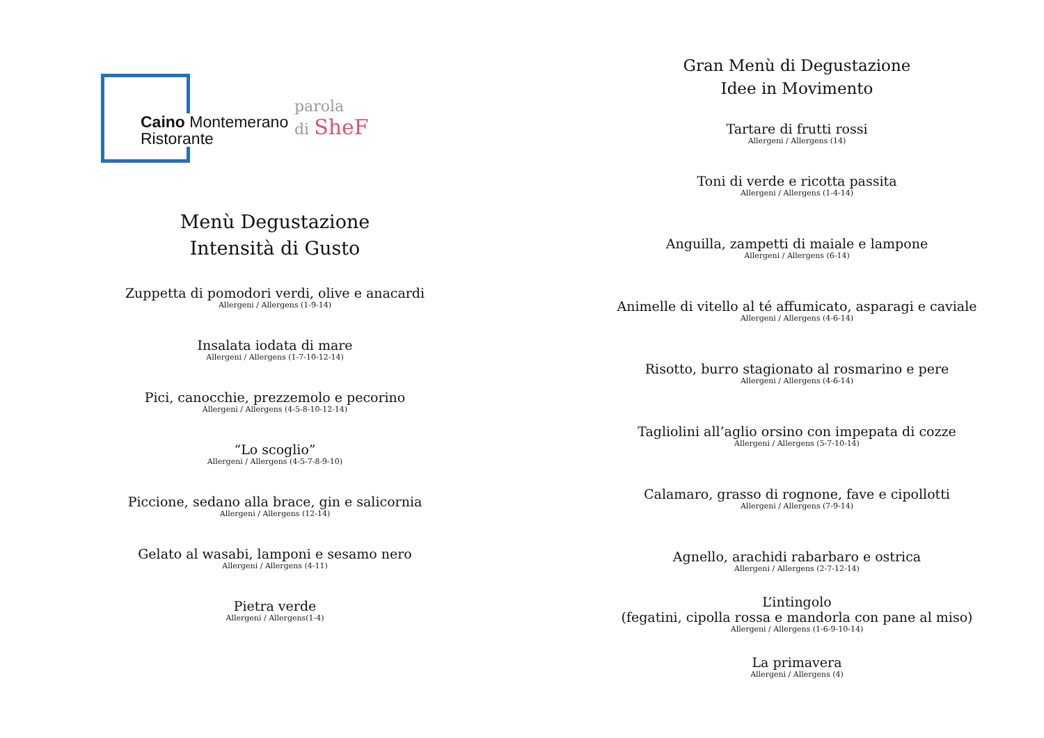Caino Montemerano
Ristorante
parola
di SheF
Menù Degustazione
Intensità di Gusto
Zuppetta di pomodori verdi, olive e anacardi
Allergeni / Allergens (1-9-14)
Insalata iodata di mare
Allergeni / Allergens (1-7-10-12-14)
Pici, canocchie, prezzemolo e pecorino
Allergeni / Allergens (4-5-8-10-12-14)
“Lo scoglio”
Allergeni / Allergens (4-5-7-8-9-10)
Piccione, sedano alla brace, gin e salicornia
Allergeni / Allergens (12-14)
Gelato al wasabi, lamponi e sesamo nero
Allergeni / Allergens (4-11)
Pietra verde
Allergeni / Allergens(1-4)
Gran Menù di Degustazione
Idee in Movimento
Tartare di frutti rossi
Allergeni / Allergens (14)
Toni di verde e ricotta passita
Allergeni / Allergens (1-4-14)
Anguilla, zampetti di maiale e lampone
Allergeni / Allergens (6-14)
Animelle di vitello al té affumicato, asparagi e caviale
Allergeni / Allergens (4-6-14)
Risotto, burro stagionato al rosmarino e pere
Allergeni / Allergens (4-6-14)
Tagliolini all’aglio orsino con impepata di cozze
Allergeni / Allergens (5-7-10-14)
Calamaro, grasso di rognone, fave e cipollotti
Allergeni / Allergens (7-9-14)
Agnello, arachidi rabarbaro e ostrica
Allergeni / Allergens (2-7-12-14)
L’intingolo
(fegatini, cipolla rossa e mandorla con pane al miso)
Allergeni / Allergens (1-6-9-10-14)
La primavera
Allergeni / Allergens (4)